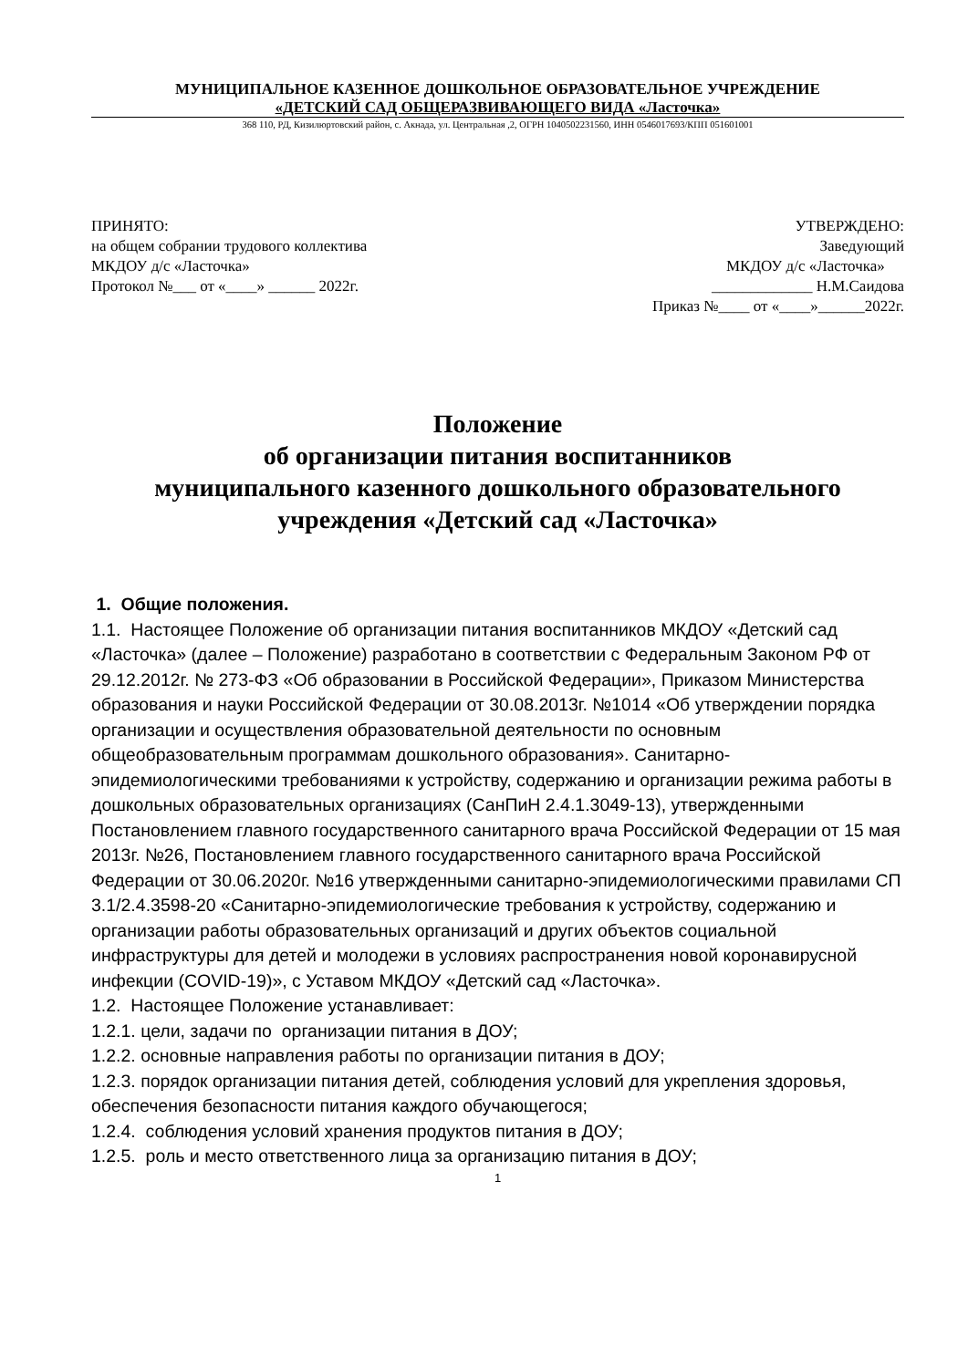МУНИЦИПАЛЬНОЕ КАЗЕННОЕ ДОШКОЛЬНОЕ ОБРАЗОВАТЕЛЬНОЕ УЧРЕЖДЕНИЕ
«ДЕТСКИЙ САД ОБЩЕРАЗВИВАЮЩЕГО ВИДА «Ласточка»
368 110, РД, Кизилюртовский район, с. Акнада, ул. Центральная ,2, ОГРН 1040502231560, ИНН 0546017693/КПП 051601001
ПРИНЯТО:
на общем собрании трудового коллектива
МКДОУ д/с «Ласточка»
Протокол №___ от «____» ______ 2022г.
УТВЕРЖДЕНО:
Заведующий
МКДОУ д/с «Ласточка»
_____________ Н.М.Саидова
Приказ №____ от «____»______2022г.
Положение
об организации питания воспитанников
муниципального казенного дошкольного образовательного
учреждения «Детский сад «Ласточка»
1. Общие положения.
1.1. Настоящее Положение об организации питания воспитанников МКДОУ «Детский сад «Ласточка» (далее – Положение) разработано в соответствии с Федеральным Законом РФ от 29.12.2012г. № 273-ФЗ «Об образовании в Российской Федерации», Приказом Министерства образования и науки Российской Федерации от 30.08.2013г. №1014 «Об утверждении порядка организации и осуществления образовательной деятельности по основным общеобразовательным программам дошкольного образования». Санитарно-эпидемиологическими требованиями к устройству, содержанию и организации режима работы в дошкольных образовательных организациях (СанПиН 2.4.1.3049-13), утвержденными Постановлением главного государственного санитарного врача Российской Федерации от 15 мая 2013г. №26, Постановлением главного государственного санитарного врача Российской Федерации от 30.06.2020г. №16 утвержденными санитарно-эпидемиологическими правилами СП 3.1/2.4.3598-20 «Санитарно-эпидемиологические требования к устройству, содержанию и организации работы образовательных организаций и других объектов социальной инфраструктуры для детей и молодежи в условиях распространения новой коронавирусной инфекции (COVID-19)», с Уставом МКДОУ «Детский сад «Ласточка».
1.2. Настоящее Положение устанавливает:
1.2.1. цели, задачи по организации питания в ДОУ;
1.2.2. основные направления работы по организации питания в ДОУ;
1.2.3. порядок организации питания детей, соблюдения условий для укрепления здоровья, обеспечения безопасности питания каждого обучающегося;
1.2.4. соблюдения условий хранения продуктов питания в ДОУ;
1.2.5. роль и место ответственного лица за организацию питания в ДОУ;
1